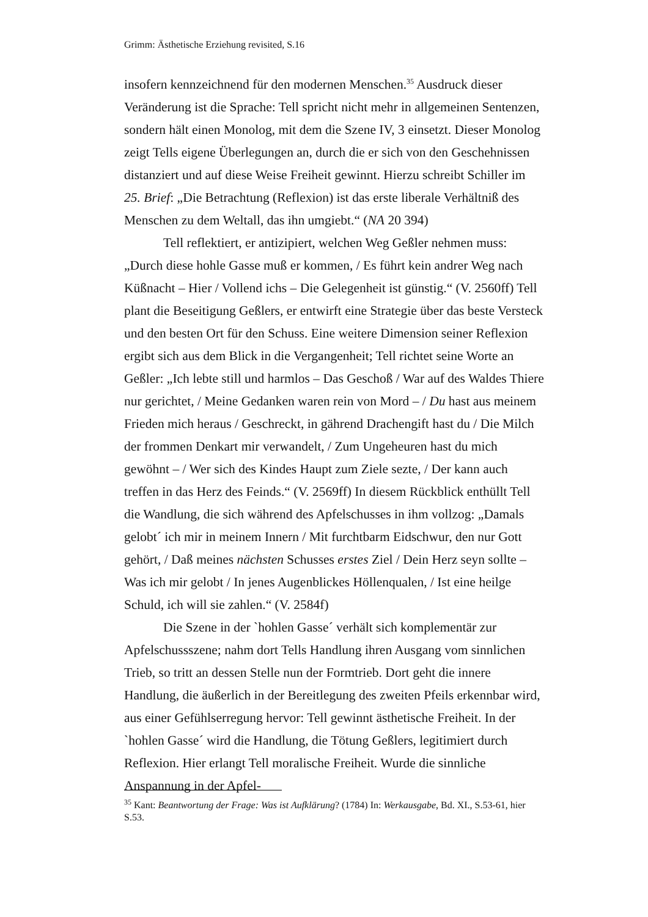Grimm: Ästhetische Erziehung revisited, S.16
insofern kennzeichnend für den modernen Menschen.<sup>35</sup> Ausdruck dieser Veränderung ist die Sprache: Tell spricht nicht mehr in allgemeinen Sentenzen, sondern hält einen Monolog, mit dem die Szene IV, 3 einsetzt. Dieser Monolog zeigt Tells eigene Überlegungen an, durch die er sich von den Geschehnissen distanziert und auf diese Weise Freiheit gewinnt. Hierzu schreibt Schiller im 25. Brief: „Die Betrachtung (Reflexion) ist das erste liberale Verhältniß des Menschen zu dem Weltall, das ihn umgiebt.“ (NA 20 394)
Tell reflektiert, er antizipiert, welchen Weg Geßler nehmen muss: „Durch diese hohle Gasse muß er kommen, / Es führt kein andrer Weg nach Küßnacht – Hier / Vollend ichs – Die Gelegenheit ist günstig.“ (V. 2560ff) Tell plant die Beseitigung Geßlers, er entwirft eine Strategie über das beste Versteck und den besten Ort für den Schuss. Eine weitere Dimension seiner Reflexion ergibt sich aus dem Blick in die Vergangenheit; Tell richtet seine Worte an Geßler: „Ich lebte still und harmlos – Das Geschoß / War auf des Waldes Thiere nur gerichtet, / Meine Gedanken waren rein von Mord – / Du hast aus meinem Frieden mich heraus / Geschreckt, in gährend Drachengift hast du / Die Milch der frommen Denkart mir verwandelt, / Zum Ungeheuren hast du mich gewöhnt – / Wer sich des Kindes Haupt zum Ziele sezte, / Der kann auch treffen in das Herz des Feinds.“ (V. 2569ff) In diesem Rückblick enthüllt Tell die Wandlung, die sich während des Apfelschusses in ihm vollzog: „Damals gelobt´ ich mir in meinem Innern / Mit furchtbarm Eidschwur, den nur Gott gehört, / Daß meines nächsten Schusses erstes Ziel / Dein Herz seyn sollte – Was ich mir gelobt / In jenes Augenblickes Höllenqualen, / Ist eine heilge Schuld, ich will sie zahlen.“ (V. 2584f)
Die Szene in der `hohlen Gasse´ verhält sich komplementär zur Apfelschussszene; nahm dort Tells Handlung ihren Ausgang vom sinnlichen Trieb, so tritt an dessen Stelle nun der Formtrieb. Dort geht die innere Handlung, die äußerlich in der Bereitlegung des zweiten Pfeils erkennbar wird, aus einer Gefühlserregung hervor: Tell gewinnt ästhetische Freiheit. In der `hohlen Gasse´ wird die Handlung, die Tötung Geßlers, legitimiert durch Reflexion. Hier erlangt Tell moralische Freiheit. Wurde die sinnliche Anspannung in der Apfel-
<sup>35</sup> Kant: Beantwortung der Frage: Was ist Aufklärung? (1784) In: Werkausgabe, Bd. XI., S.53-61, hier S.53.